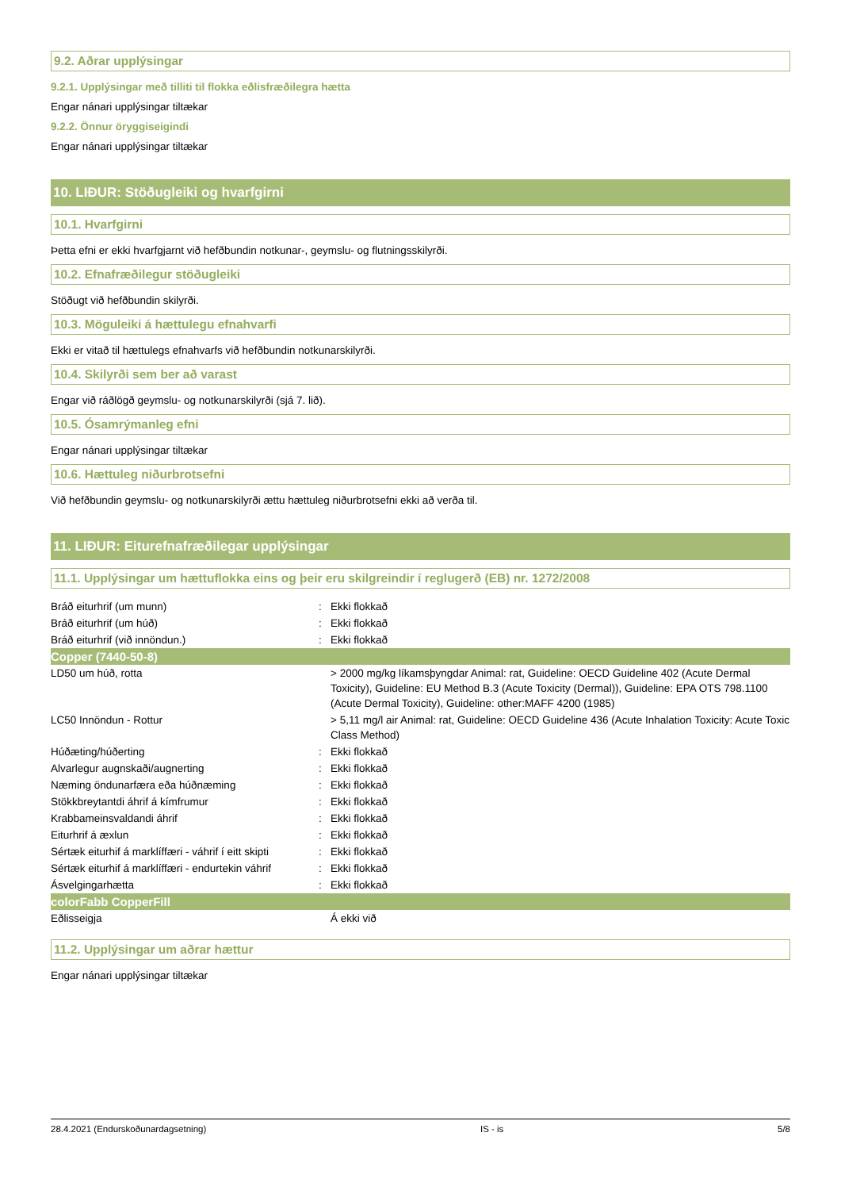9.2. Aðrar upplýsingar
9.2.1. Upplýsingar með tilliti til flokka eðlisfræðilegra hætta
Engar nánari upplýsingar tiltækar
9.2.2. Önnur öryggiseigindi
Engar nánari upplýsingar tiltækar
10. LIÐUR: Stöðugleiki og hvarfgirni
10.1. Hvarfgirni
Þetta efni er ekki hvarfgjarnt við hefðbundin notkunar-, geymslu- og flutningsskilyrði.
10.2. Efnafræðilegur stöðugleiki
Stöðugt við hefðbundin skilyrði.
10.3. Möguleiki á hættulegu efnahvarfi
Ekki er vitað til hættulegs efnahvarfs við hefðbundin notkunarskilyrði.
10.4. Skilyrði sem ber að varast
Engar við ráðlögð geymslu- og notkunarskilyrði (sjá 7. lið).
10.5. Ósamrýmanleg efni
Engar nánari upplýsingar tiltækar
10.6. Hættuleg niðurbrotsefni
Við hefðbundin geymslu- og notkunarskilyrði ættu hættuleg niðurbrotsefni ekki að verða til.
11. LIÐUR: Eiturefnafræðilegar upplýsingar
11.1. Upplýsingar um hættuflokka eins og þeir eru skilgreindir í reglugerð (EB) nr. 1272/2008
| Bráð eiturhrif (um munn) | : | Ekki flokkað |
| Bráð eiturhrif (um húð) | : | Ekki flokkað |
| Bráð eiturhrif (við innöndun.) | : | Ekki flokkað |
| Copper (7440-50-8) | | |
| LD50 um húð, rotta | | > 2000 mg/kg líkamsþyngdar Animal: rat, Guideline: OECD Guideline 402 (Acute Dermal Toxicity), Guideline: EU Method B.3 (Acute Toxicity (Dermal)), Guideline: EPA OTS 798.1100 (Acute Dermal Toxicity), Guideline: other:MAFF 4200 (1985) |
| LC50 Innöndun - Rottur | | > 5,11 mg/l air Animal: rat, Guideline: OECD Guideline 436 (Acute Inhalation Toxicity: Acute Toxic Class Method) |
| Húðæting/húðerting | : | Ekki flokkað |
| Alvarlegur augnskaði/augnerting | : | Ekki flokkað |
| Næming öndunarfæra eða húðnæming | : | Ekki flokkað |
| Stökkbreytantdi áhrif á kímfrumur | : | Ekki flokkað |
| Krabbameinsvaldandi áhrif | : | Ekki flokkað |
| Eiturhrif á æxlun | : | Ekki flokkað |
| Sértæk eiturhif á marklíffæri - váhrif í eitt skipti | : | Ekki flokkað |
| Sértæk eiturhif á marklíffæri - endurtekin váhrif | : | Ekki flokkað |
| Ásvelgingarhætta | : | Ekki flokkað |
| colorFabb CopperFill | | |
| Eðlisseigja | | Á ekki við |
11.2. Upplýsingar um aðrar hættur
Engar nánari upplýsingar tiltækar
28.4.2021 (Endurskoðunardagsetning) IS - is 5/8